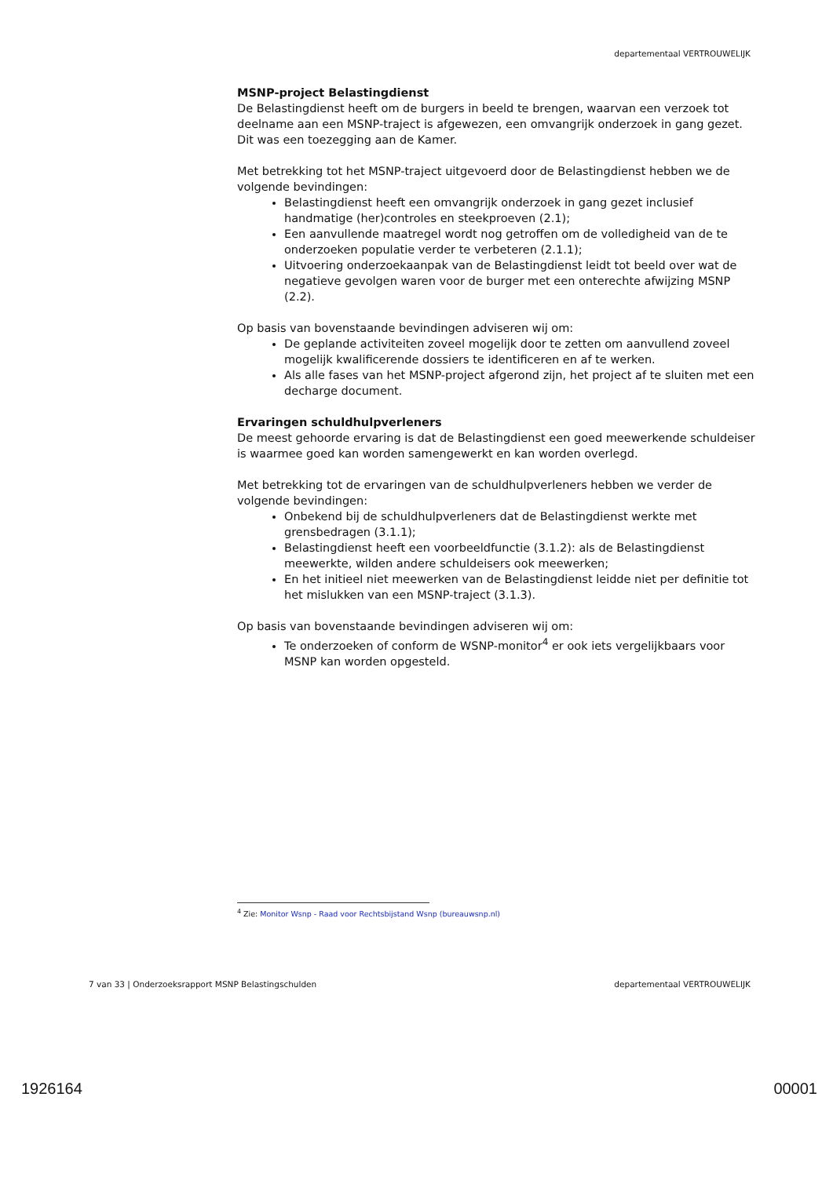departementaal VERTROUWELIJK
MSNP-project Belastingdienst
De Belastingdienst heeft om de burgers in beeld te brengen, waarvan een verzoek tot deelname aan een MSNP-traject is afgewezen, een omvangrijk onderzoek in gang gezet. Dit was een toezegging aan de Kamer.
Met betrekking tot het MSNP-traject uitgevoerd door de Belastingdienst hebben we de volgende bevindingen:
Belastingdienst heeft een omvangrijk onderzoek in gang gezet inclusief handmatige (her)controles en steekproeven (2.1);
Een aanvullende maatregel wordt nog getroffen om de volledigheid van de te onderzoeken populatie verder te verbeteren (2.1.1);
Uitvoering onderzoekaanpak van de Belastingdienst leidt tot beeld over wat de negatieve gevolgen waren voor de burger met een onterechte afwijzing MSNP (2.2).
Op basis van bovenstaande bevindingen adviseren wij om:
De geplande activiteiten zoveel mogelijk door te zetten om aanvullend zoveel mogelijk kwalificerende dossiers te identificeren en af te werken.
Als alle fases van het MSNP-project afgerond zijn, het project af te sluiten met een decharge document.
Ervaringen schuldhulpverleners
De meest gehoorde ervaring is dat de Belastingdienst een goed meewerkende schuldeiser is waarmee goed kan worden samengewerkt en kan worden overlegd.
Met betrekking tot de ervaringen van de schuldhulpverleners hebben we verder de volgende bevindingen:
Onbekend bij de schuldhulpverleners dat de Belastingdienst werkte met grensbedragen (3.1.1);
Belastingdienst heeft een voorbeeldfunctie (3.1.2): als de Belastingdienst meewerkte, wilden andere schuldeisers ook meewerken;
En het initieel niet meewerken van de Belastingdienst leidde niet per definitie tot het mislukken van een MSNP-traject (3.1.3).
Op basis van bovenstaande bevindingen adviseren wij om:
Te onderzoeken of conform de WSNP-monitor<sup>4</sup> er ook iets vergelijkbaars voor MSNP kan worden opgesteld.
<sup>4</sup> Zie: Monitor Wsnp - Raad voor Rechtsbijstand Wsnp (bureauwsnp.nl)
7 van 33 | Onderzoeksrapport MSNP Belastingschulden departementaal VERTROUWELIJK
1926164 00001